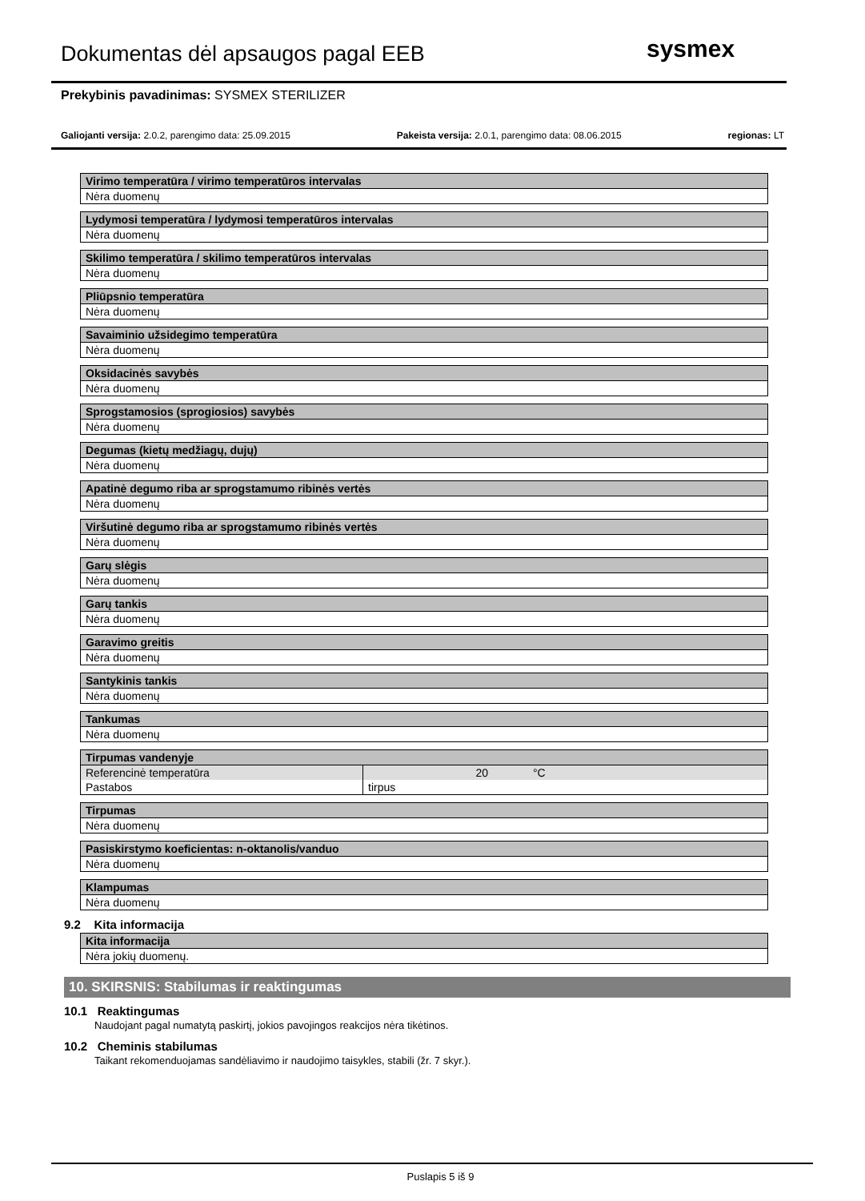Dokumentas dėl apsaugos pagal EEB
sysmex
Prekybinis pavadinimas: SYSMEX STERILIZER
Galiojanti versija: 2.0.2, parengimo data: 25.09.2015 Pakeista versija: 2.0.1, parengimo data: 08.06.2015 regionas: LT
| Virimo temperatūra / virimo temperatūros intervalas |
| --- |
| Nėra duomenų |
| Lydymosi temperatūra / lydymosi temperatūros intervalas |
| --- |
| Nėra duomenų |
| Skilimo temperatūra / skilimo temperatūros intervalas |
| --- |
| Nėra duomenų |
| Pliūpsnio temperatūra |
| --- |
| Nėra duomenų |
| Savaiminio užsidegimo temperatūra |
| --- |
| Nėra duomenų |
| Oksidacinės savybės |
| --- |
| Nėra duomenų |
| Sprogstamosios (sprogiosios) savybės |
| --- |
| Nėra duomenų |
| Degumas (kietų medžiagų, dujų) |
| --- |
| Nėra duomenų |
| Apatinė degumo riba ar sprogstamumo ribinės vertės |
| --- |
| Nėra duomenų |
| Viršutinė degumo riba ar sprogstamumo ribinės vertės |
| --- |
| Nėra duomenų |
| Garų slėgis |
| --- |
| Nėra duomenų |
| Garų tankis |
| --- |
| Nėra duomenų |
| Garavimo greitis |
| --- |
| Nėra duomenų |
| Santykinis tankis |
| --- |
| Nėra duomenų |
| Tankumas |
| --- |
| Nėra duomenų |
| Tirpumas vandenyje | | |
| --- | --- | --- |
| Referencinė temperatūra | 20 | °C |
| Pastabos | tirpus | |
| Tirpumas |
| --- |
| Nėra duomenų |
| Pasiskirstymo koeficientas: n-oktanolis/vanduo |
| --- |
| Nėra duomenų |
| Klampumas |
| --- |
| Nėra duomenų |
9.2 Kita informacija
| Kita informacija |
| --- |
| Nėra jokių duomenų. |
10. SKIRSNIS: Stabilumas ir reaktingumas
10.1 Reaktingumas
Naudojant pagal numatytą paskirtį, jokios pavojingos reakcijos nėra tikėtinos.
10.2 Cheminis stabilumas
Taikant rekomenduojamas sandėliavimo ir naudojimo taisykles, stabili (žr. 7 skyr.).
Puslapis 5 iš 9